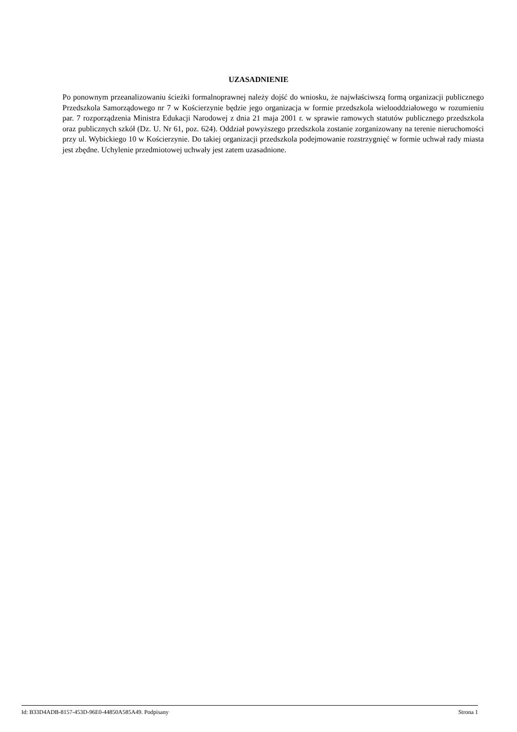UZASADNIENIE
Po ponownym przeanalizowaniu ścieżki formalnoprawnej należy dojść do wniosku, że najwłaściwszą formą organizacji publicznego Przedszkola Samorządowego nr 7 w Kościerzynie będzie jego organizacja w formie przedszkola wielooddziałowego w rozumieniu par. 7 rozporządzenia Ministra Edukacji Narodowej z dnia 21 maja 2001 r. w sprawie ramowych statutów publicznego przedszkola oraz publicznych szkół (Dz. U. Nr 61, poz. 624). Oddział powyższego przedszkola zostanie zorganizowany na terenie nieruchomości przy ul. Wybickiego 10 w Kościerzynie. Do takiej organizacji przedszkola podejmowanie rozstrzygnięć w formie uchwał rady miasta jest zbędne. Uchylenie przedmiotowej uchwały jest zatem uzasadnione.
Id: B33D4ADB-8157-453D-96E0-44850A585A49. Podpisany Strona 1